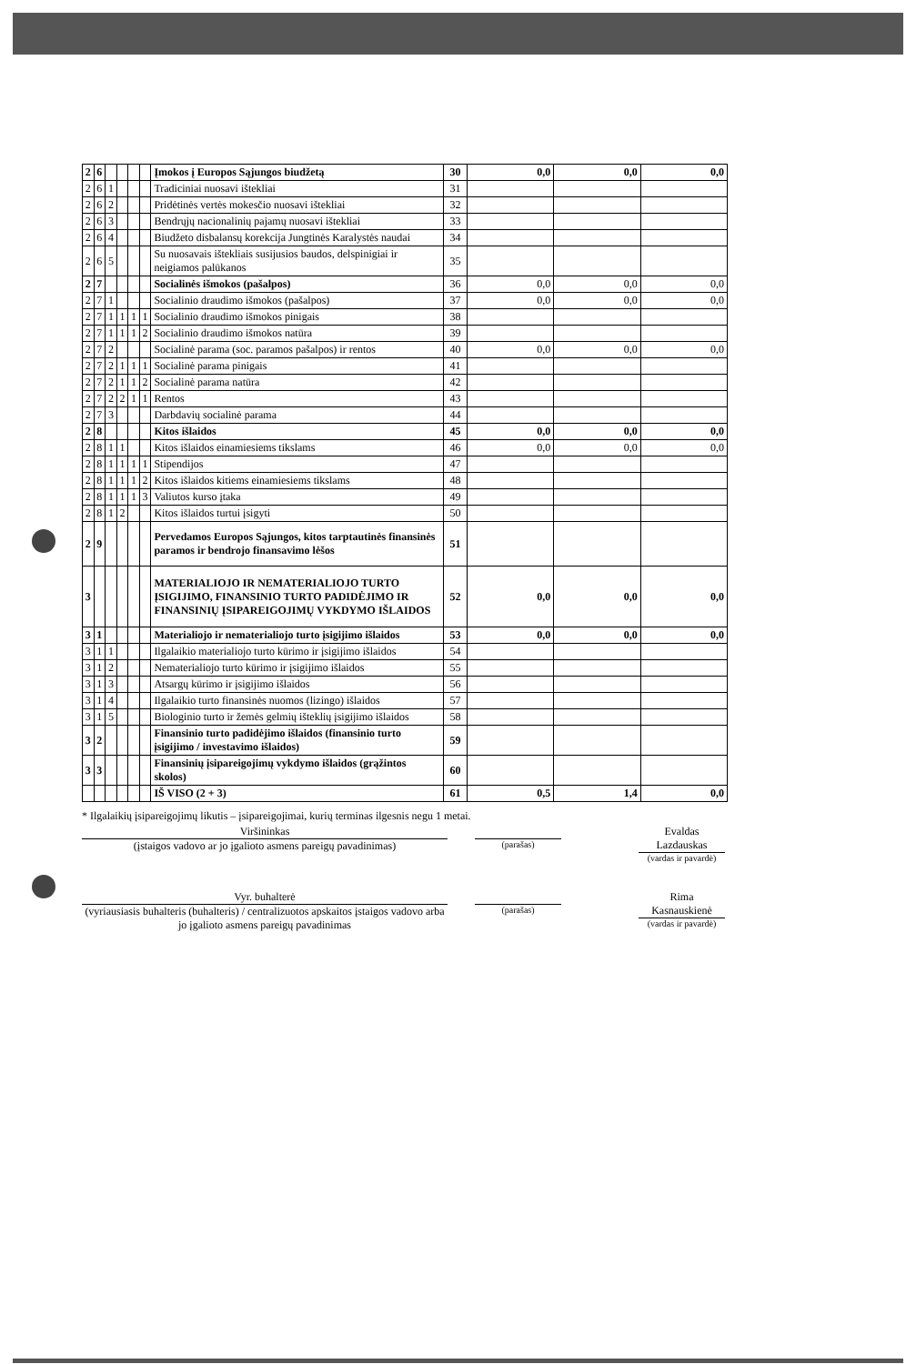| 2 | 6 | | | | | Įmokos į Europos Sąjungos biudžetą | 30 | 0,0 | 0,0 | 0,0 |
| 2 | 6 | 1 | | | | Tradiciniai nuosavi ištekliai | 31 | | | |
| 2 | 6 | 2 | | | | Pridėtinės vertės mokesčio nuosavi ištekliai | 32 | | | |
| 2 | 6 | 3 | | | | Bendrųjų nacionalinių pajamų nuosavi ištekliai | 33 | | | |
| 2 | 6 | 4 | | | | Biudžeto disbalansų korekcija Jungtinės Karalystės naudai | 34 | | | |
| 2 | 6 | 5 | | | | Su nuosavais ištekliais susijusios baudos, delspinigiai ir neigiamos palūkanos | 35 | | | |
| 2 | 7 | | | | | Socialinės išmokos (pašalpos) | 36 | 0,0 | 0,0 | 0,0 |
| 2 | 7 | 1 | | | | Socialinio draudimo išmokos (pašalpos) | 37 | 0,0 | 0,0 | 0,0 |
| 2 | 7 | 1 | 1 | 1 | 1 | Socialinio draudimo išmokos pinigais | 38 | | | |
| 2 | 7 | 1 | 1 | 1 | 2 | Socialinio draudimo išmokos natūra | 39 | | | |
| 2 | 7 | 2 | | | | Socialinė parama (soc. paramos pašalpos) ir rentos | 40 | 0,0 | 0,0 | 0,0 |
| 2 | 7 | 2 | 1 | 1 | 1 | Socialinė parama pinigais | 41 | | | |
| 2 | 7 | 2 | 1 | 1 | 2 | Socialinė parama natūra | 42 | | | |
| 2 | 7 | 2 | 2 | 1 | 1 | Rentos | 43 | | | |
| 2 | 7 | 3 | | | | Darbdavių socialinė parama | 44 | | | |
| 2 | 8 | | | | | Kitos išlaidos | 45 | 0,0 | 0,0 | 0,0 |
| 2 | 8 | 1 | 1 | | | Kitos išlaidos einamiesiems tikslams | 46 | 0,0 | 0,0 | 0,0 |
| 2 | 8 | 1 | 1 | 1 | 1 | Stipendijos | 47 | | | |
| 2 | 8 | 1 | 1 | 1 | 2 | Kitos išlaidos kitiems einamiesiems tikslams | 48 | | | |
| 2 | 8 | 1 | 1 | 1 | 3 | Valiutos kurso įtaka | 49 | | | |
| 2 | 8 | 1 | 2 | | | Kitos išlaidos turtui įsigyti | 50 | | | |
| 2 | 9 | | | | | Pervedamos Europos Sąjungos, kitos tarptautinės finansinės paramos ir bendrojo finansavimo lėšos | 51 | | | |
| 3 | | | | | | MATERIALIOJO IR NEMATERIALIOJO TURTO ĮSIGIJIMO, FINANSINIO TURTO PADIDĖJIMO IR FINANSINIŲ ĮSIPAREIGOJIMŲ VYKDYMO IŠLAIDOS | 52 | 0,0 | 0,0 | 0,0 |
| 3 | 1 | | | | | Materialiojo ir nematerialiojo turto įsigijimo išlaidos | 53 | 0,0 | 0,0 | 0,0 |
| 3 | 1 | 1 | | | | Ilgalaikio materialiojo turto kūrimo ir įsigijimo išlaidos | 54 | | | |
| 3 | 1 | 2 | | | | Nematerialiojo turto kūrimo ir įsigijimo išlaidos | 55 | | | |
| 3 | 1 | 3 | | | | Atsargų kūrimo ir įsigijimo išlaidos | 56 | | | |
| 3 | 1 | 4 | | | | Ilgalaikio turto finansinės nuomos (lizingo) išlaidos | 57 | | | |
| 3 | 1 | 5 | | | | Biologinio turto ir žemės gelmių išteklių įsigijimo išlaidos | 58 | | | |
| 3 | 2 | | | | | Finansinio turto padidėjimo išlaidos (finansinio turto įsigijimo / investavimo išlaidos) | 59 | | | |
| 3 | 3 | | | | | Finansinių įsipareigojimų vykdymo išlaidos (grąžintos skolos) | 60 | | | |
| | | | | | | IŠ VISO (2 + 3) | 61 | 0,5 | 1,4 | 0,0 |
* Ilgalaikių įsipareigojimų likutis – įsipareigojimai, kurių terminas ilgesnis negu 1 metai.
Viršininkas
(įstaigos vadovo ar jo įgalioto asmens pareigų pavadinimas)
(parašas)
Evaldas Lazdauskas
(vardas ir pavardė)
Vyr. buhalterė
(vyriausiasis buhalteris (buhalteris) / centralizuotos apskaitos įstaigos vadovo arba jo įgalioto asmens pareigų pavadinimas
(parašas)
Rima Kasnauskienė
(vardas ir pavardė)